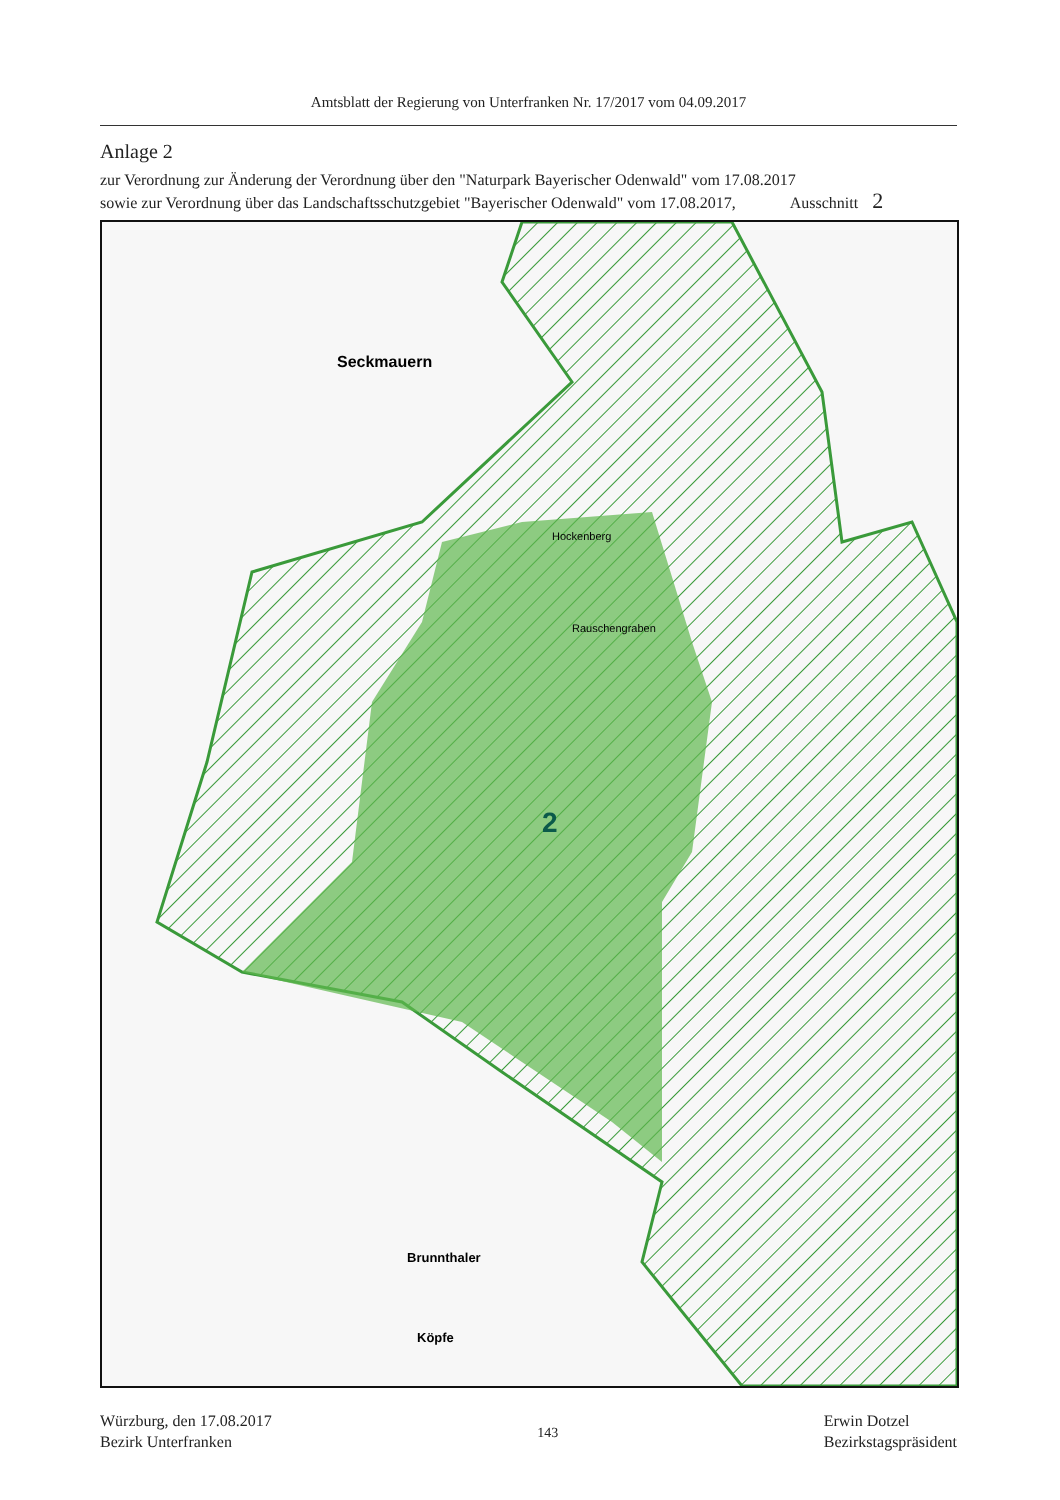Amtsblatt der Regierung von Unterfranken Nr. 17/2017 vom 04.09.2017
Anlage 2
zur Verordnung zur Änderung der Verordnung über den "Naturpark Bayerischer Odenwald" vom 17.08.2017
sowie zur Verordnung über das Landschaftsschutzgebiet "Bayerischer Odenwald" vom 17.08.2017, Ausschnitt 2
Seckmauern
2
Brunnthaler
Köpfe
Rauschengraben
Hockenberg
Würzburg, den 17.08.2017
Bezirk Unterfranken
143
Erwin Dotzel
Bezirkstagspräsident